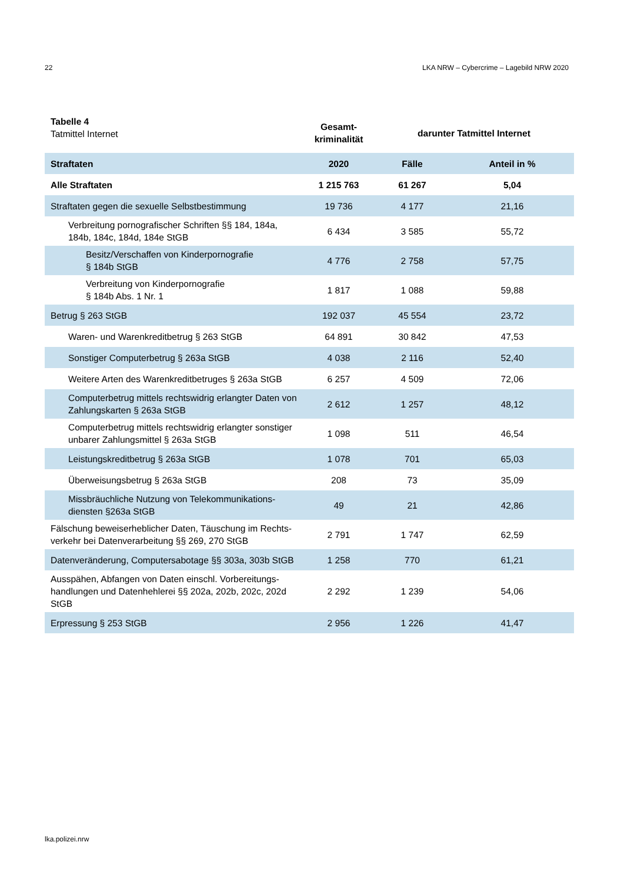22 LKA NRW – Cybercrime – Lagebild NRW 2020
| Tabelle 4 Tatmittel Internet | Gesamt- kriminalität | darunter Tatmittel Internet | |
| Straftaten | 2020 | Fälle | Anteil in % |
| Alle Straftaten | 1 215 763 | 61 267 | 5,04 |
| Straftaten gegen die sexuelle Selbstbestimmung | 19 736 | 4 177 | 21,16 |
| Verbreitung pornografischer Schriften §§ 184, 184a, 184b, 184c, 184d, 184e StGB | 6 434 | 3 585 | 55,72 |
| Besitz/Verschaffen von Kinderpornografie § 184b StGB | 4 776 | 2 758 | 57,75 |
| Verbreitung von Kinderpornografie § 184b Abs. 1 Nr. 1 | 1 817 | 1 088 | 59,88 |
| Betrug § 263 StGB | 192 037 | 45 554 | 23,72 |
| Waren- und Warenkreditbetrug § 263 StGB | 64 891 | 30 842 | 47,53 |
| Sonstiger Computerbetrug § 263a StGB | 4 038 | 2 116 | 52,40 |
| Weitere Arten des Warenkreditbetruges § 263a StGB | 6 257 | 4 509 | 72,06 |
| Computerbetrug mittels rechtswidrig erlangter Daten von Zahlungskarten § 263a StGB | 2 612 | 1 257 | 48,12 |
| Computerbetrug mittels rechtswidrig erlangter sonstiger unbarer Zahlungsmittel § 263a StGB | 1 098 | 511 | 46,54 |
| Leistungskreditbetrug § 263a StGB | 1 078 | 701 | 65,03 |
| Überweisungsbetrug § 263a StGB | 208 | 73 | 35,09 |
| Missbräuchliche Nutzung von Telekommunikations-diensten §263a StGB | 49 | 21 | 42,86 |
| Fälschung beweiserheblicher Daten, Täuschung im Rechts-verkehr bei Datenverarbeitung §§ 269, 270 StGB | 2 791 | 1 747 | 62,59 |
| Datenveränderung, Computersabotage §§ 303a, 303b StGB | 1 258 | 770 | 61,21 |
| Ausspähen, Abfangen von Daten einschl. Vorbereitungs-handlungen und Datenhehlerei §§ 202a, 202b, 202c, 202d StGB | 2 292 | 1 239 | 54,06 |
| Erpressung § 253 StGB | 2 956 | 1 226 | 41,47 |
lka.polizei.nrw